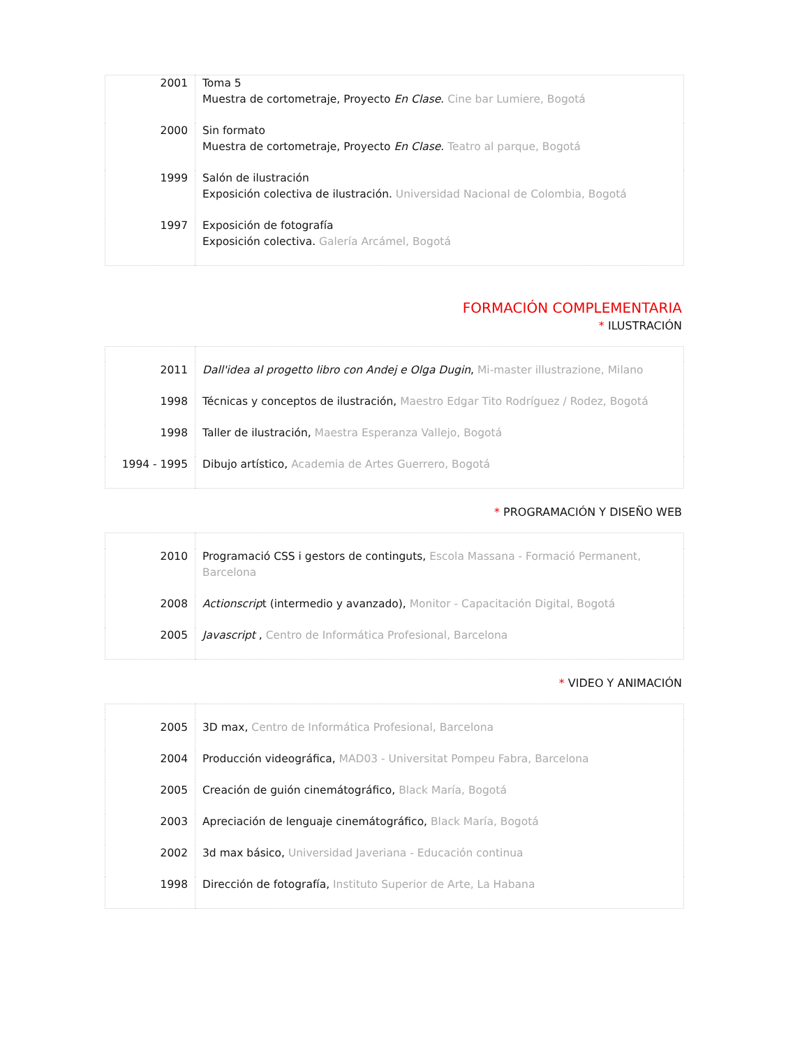| 2001 | Toma 5 Muestra de cortometraje, Proyecto En Clase . Cine bar Lumiere, Bogotá |
| 2000 | Sin formato Muestra de cortometraje, Proyecto En Clase . Teatro al parque, Bogotá |
| 1999 | Salón de ilustración Exposición colectiva de ilustración. Universidad Nacional de Colombia, Bogotá |
| 1997 | Exposición de fotografía Exposición colectiva. Galería Arcámel, Bogotá |
FORMACIÓN COMPLEMENTARIA
* ILUSTRACIÓN
| 2011 | Dall'idea al progetto libro con Andej e Olga Dugin , Mi-master illustrazione, Milano |
| 1998 | Técnicas y conceptos de ilustración, Maestro Edgar Tito Rodríguez / Rodez, Bogotá |
| 1998 | Taller de ilustración, Maestra Esperanza Vallejo, Bogotá |
| 1994 - 1995 | Dibujo artístico, Academia de Artes Guerrero, Bogotá |
* PROGRAMACIÓN Y DISEÑO WEB
| 2010 | Programació CSS i gestors de continguts, Escola Massana - Formació Permanent, Barcelona |
| 2008 | Actionscrip t (intermedio y avanzado), Monitor - Capacitación Digital, Bogotá |
| 2005 | Javascript , Centro de Informática Profesional, Barcelona |
* VIDEO Y ANIMACIÓN
| 2005 | 3D max, Centro de Informática Profesional, Barcelona |
| 2004 | Producción videográfica, MAD03 - Universitat Pompeu Fabra, Barcelona |
| 2005 | Creación de guión cinemátográfico, Black María, Bogotá |
| 2003 | Apreciación de lenguaje cinemátográfico, Black María, Bogotá |
| 2002 | 3d max básico, Universidad Javeriana - Educación continua |
| 1998 | Dirección de fotografía, Instituto Superior de Arte, La Habana |